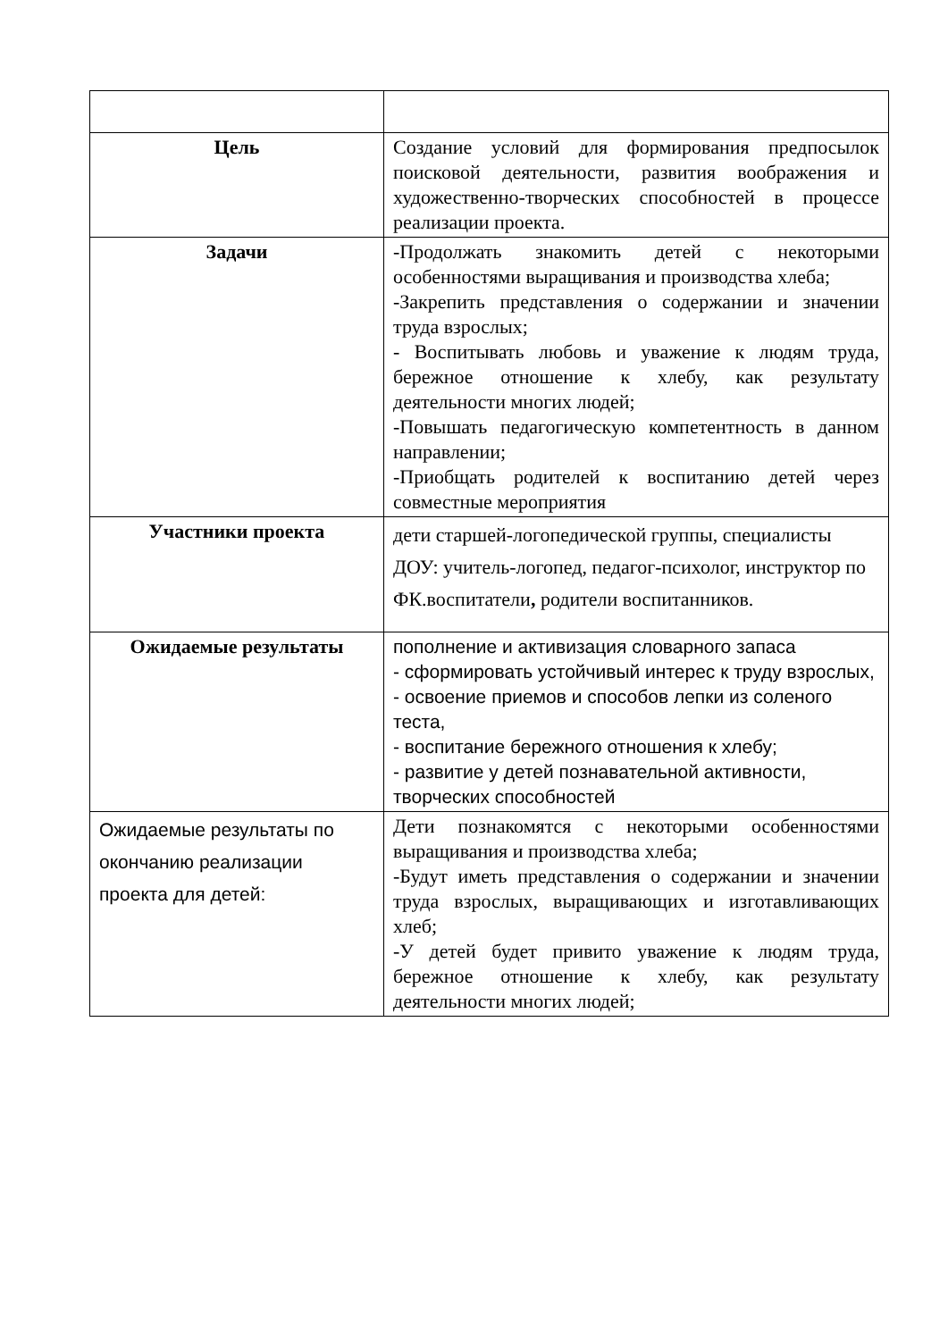| Цель | Создание условий для формирования предпосылок поисковой деятельности, развития воображения и художественно-творческих способностей в процессе реализации проекта. |
| Задачи | -Продолжать знакомить детей с некоторыми особенностями выращивания и производства хлеба; -Закрепить представления о содержании и значении труда взрослых; - Воспитывать любовь и уважение к людям труда, бережное отношение к хлебу, как результату деятельности многих людей; -Повышать педагогическую компетентность в данном направлении; -Приобщать родителей к воспитанию детей через совместные мероприятия |
| Участники проекта | дети старшей-логопедической группы, специалисты ДОУ: учитель-логопед, педагог-психолог, инструктор по ФК.воспитатели , родители воспитанников. |
| Ожидаемые результаты | пополнение и активизация словарного запаса - сформировать устойчивый интерес к труду взрослых, - освоение приемов и способов лепки из соленого теста, - воспитание бережного отношения к хлебу; - развитие у детей познавательной активности, творческих способностей |
| Ожидаемые результаты по окончанию реализации проекта для детей: | Дети познакомятся с некоторыми особенностями выращивания и производства хлеба; -Будут иметь представления о содержании и значении труда взрослых, выращивающих и изготавливающих хлеб; -У детей будет привито уважение к людям труда, бережное отношение к хлебу, как результату деятельности многих людей; |